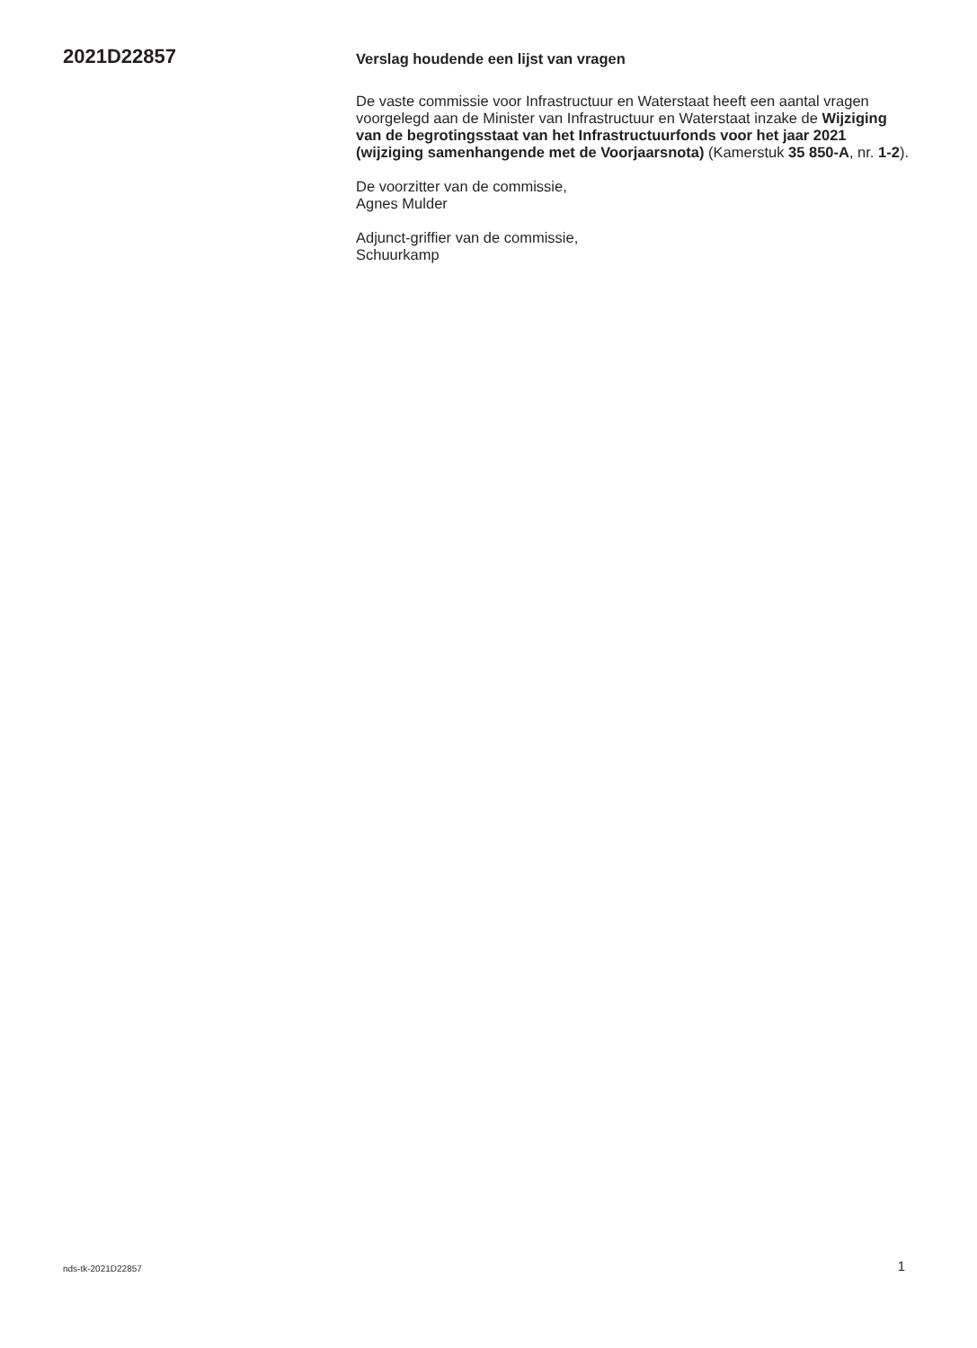2021D22857
Verslag houdende een lijst van vragen
De vaste commissie voor Infrastructuur en Waterstaat heeft een aantal vragen voorgelegd aan de Minister van Infrastructuur en Waterstaat inzake de Wijziging van de begrotingsstaat van het Infrastructuur­fonds voor het jaar 2021 (wijziging samenhangende met de Voorjaarsnota) (Kamerstuk 35 850-A, nr. 1-2).
De voorzitter van de commissie,
Agnes Mulder
Adjunct-griffier van de commissie,
Schuurkamp
nds-tk-2021D22857 1